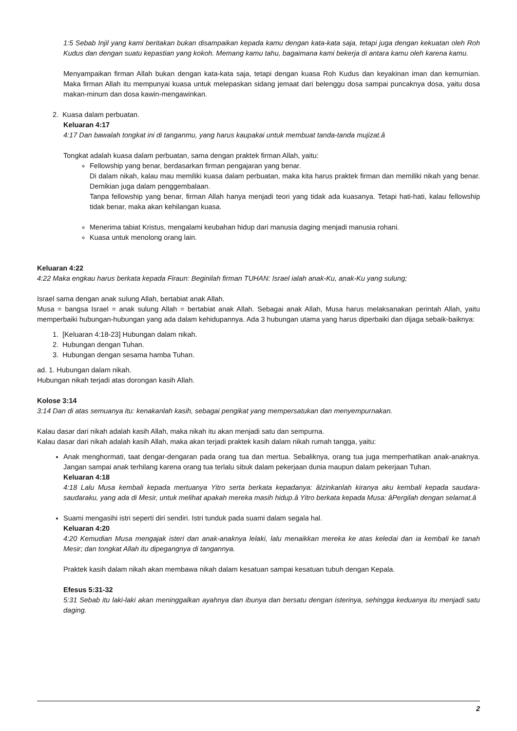1:5 Sebab Injil yang kami beritakan bukan disampaikan kepada kamu dengan kata-kata saja, tetapi juga dengan kekuatan oleh Roh Kudus dan dengan suatu kepastian yang kokoh. Memang kamu tahu, bagaimana kami bekerja di antara kamu oleh karena kamu.
Menyampaikan firman Allah bukan dengan kata-kata saja, tetapi dengan kuasa Roh Kudus dan keyakinan iman dan kemurnian. Maka firman Allah itu mempunyai kuasa untuk melepaskan sidang jemaat dari belenggu dosa sampai puncaknya dosa, yaitu dosa makan-minum dan dosa kawin-mengawinkan.
2. Kuasa dalam perbuatan.
Keluaran 4:17
4:17 Dan bawalah tongkat ini di tanganmu, yang harus kaupakai untuk membuat tanda-tanda mujizat.â
Tongkat adalah kuasa dalam perbuatan, sama dengan praktek firman Allah, yaitu:
Fellowship yang benar, berdasarkan firman pengajaran yang benar.
Di dalam nikah, kalau mau memiliki kuasa dalam perbuatan, maka kita harus praktek firman dan memiliki nikah yang benar. Demikian juga dalam penggembalaan.
Tanpa fellowship yang benar, firman Allah hanya menjadi teori yang tidak ada kuasanya. Tetapi hati-hati, kalau fellowship tidak benar, maka akan kehilangan kuasa.
Menerima tabiat Kristus, mengalami keubahan hidup dari manusia daging menjadi manusia rohani.
Kuasa untuk menolong orang lain.
Keluaran 4:22
4:22 Maka engkau harus berkata kepada Firaun: Beginilah firman TUHAN: Israel ialah anak-Ku, anak-Ku yang sulung;
Israel sama dengan anak sulung Allah, bertabiat anak Allah.
Musa = bangsa Israel = anak sulung Allah = bertabiat anak Allah. Sebagai anak Allah, Musa harus melaksanakan perintah Allah, yaitu memperbaiki hubungan-hubungan yang ada dalam kehidupannya. Ada 3 hubungan utama yang harus diperbaiki dan dijaga sebaik-baiknya:
1. [Keluaran 4:18-23] Hubungan dalam nikah.
2. Hubungan dengan Tuhan.
3. Hubungan dengan sesama hamba Tuhan.
ad. 1. Hubungan dalam nikah.
Hubungan nikah terjadi atas dorongan kasih Allah.
Kolose 3:14
3:14 Dan di atas semuanya itu: kenakanlah kasih, sebagai pengikat yang mempersatukan dan menyempurnakan.
Kalau dasar dari nikah adalah kasih Allah, maka nikah itu akan menjadi satu dan sempurna.
Kalau dasar dari nikah adalah kasih Allah, maka akan terjadi praktek kasih dalam nikah rumah tangga, yaitu:
Anak menghormati, taat dengar-dengaran pada orang tua dan mertua. Sebaliknya, orang tua juga memperhatikan anak-anaknya. Jangan sampai anak terhilang karena orang tua terlalu sibuk dalam pekerjaan dunia maupun dalam pekerjaan Tuhan.
Keluaran 4:18
4:18 Lalu Musa kembali kepada mertuanya Yitro serta berkata kepadanya: âIzinkanlah kiranya aku kembali kepada saudara-saudaraku, yang ada di Mesir, untuk melihat apakah mereka masih hidup.â Yitro berkata kepada Musa: âPergilah dengan selamat.â
Suami mengasihi istri seperti diri sendiri. Istri tunduk pada suami dalam segala hal.
Keluaran 4:20
4:20 Kemudian Musa mengajak isteri dan anak-anaknya lelaki, lalu menaikkan mereka ke atas keledai dan ia kembali ke tanah Mesir; dan tongkat Allah itu dipegangnya di tangannya.
Praktek kasih dalam nikah akan membawa nikah dalam kesatuan sampai kesatuan tubuh dengan Kepala.
Efesus 5:31-32
5:31 Sebab itu laki-laki akan meninggalkan ayahnya dan ibunya dan bersatu dengan isterinya, sehingga keduanya itu menjadi satu daging.
2